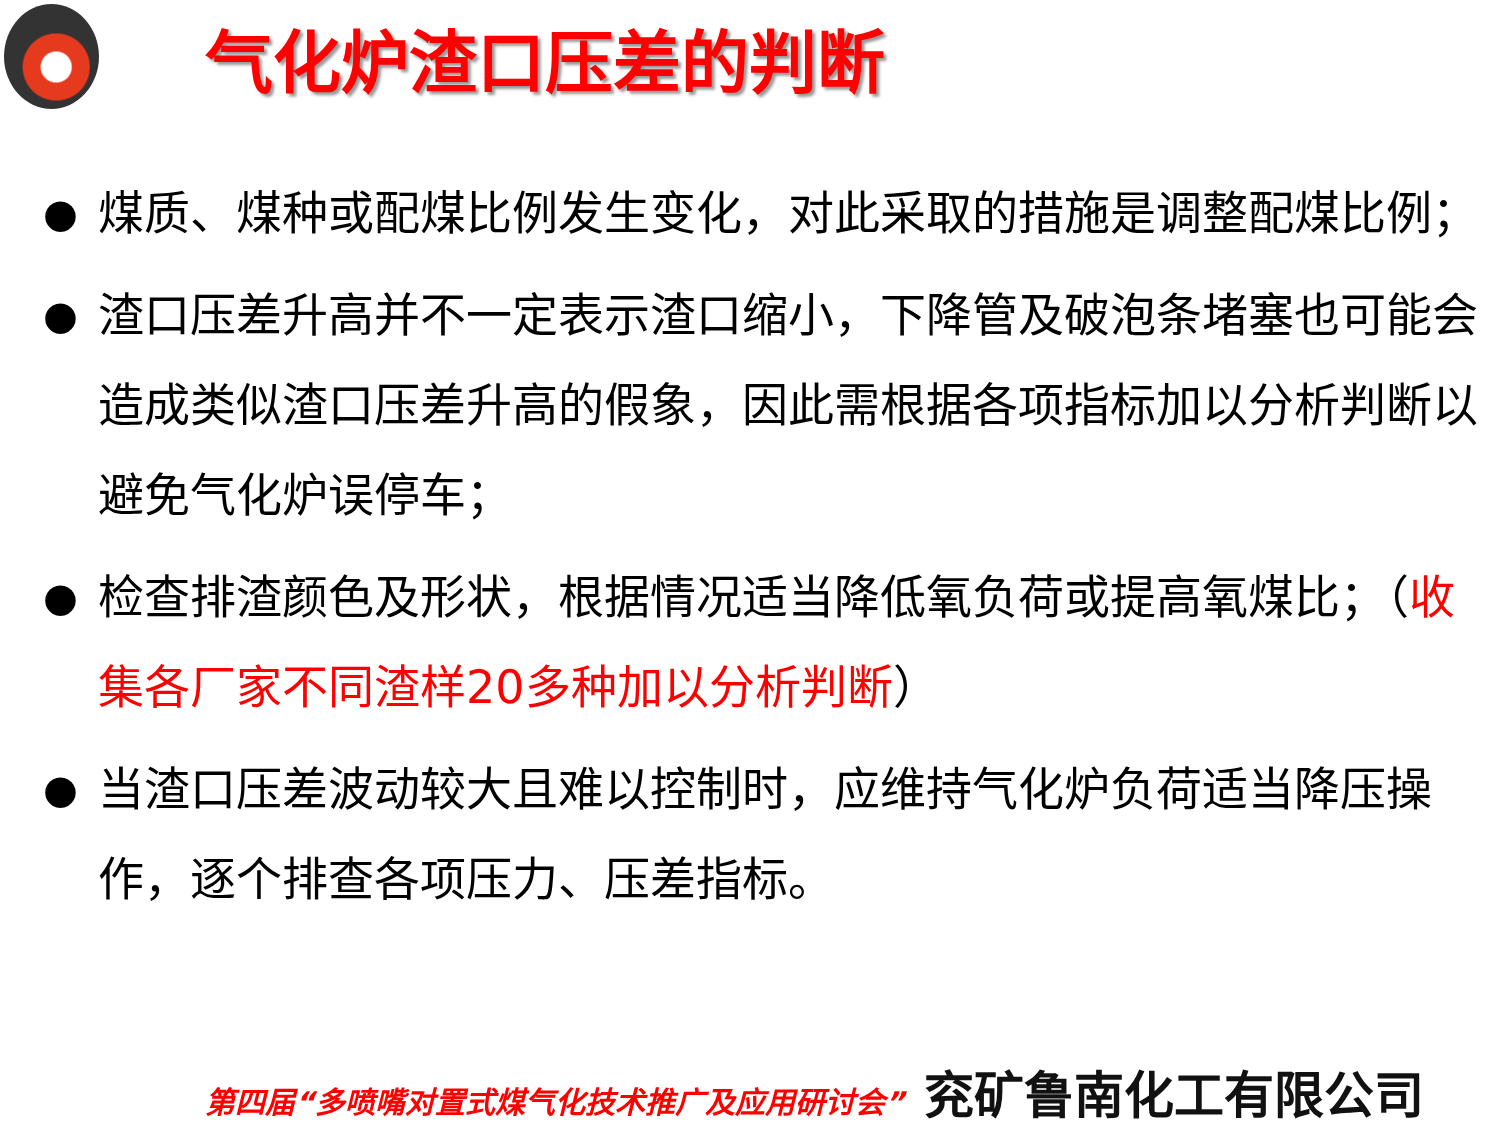气化炉渣口压差的判断
● 煤质、煤种或配煤比例发生变化，对此采取的措施是调整配煤比例；
● 渣口压差升高并不一定表示渣口缩小，下降管及破泡条堵塞也可能会造成类似渣口压差升高的假象，因此需根据各项指标加以分析判断以避免气化炉误停车；
● 检查排渣颜色及形状，根据情况适当降低氧负荷或提高氧煤比；（收集各厂家不同渣样20多种加以分析判断）
● 当渣口压差波动较大且难以控制时，应维持气化炉负荷适当降压操作，逐个排查各项压力、压差指标。
第四届“多喷嘴对置式煤气化技术推广及应用研讨会” 兖矿鲁南化工有限公司